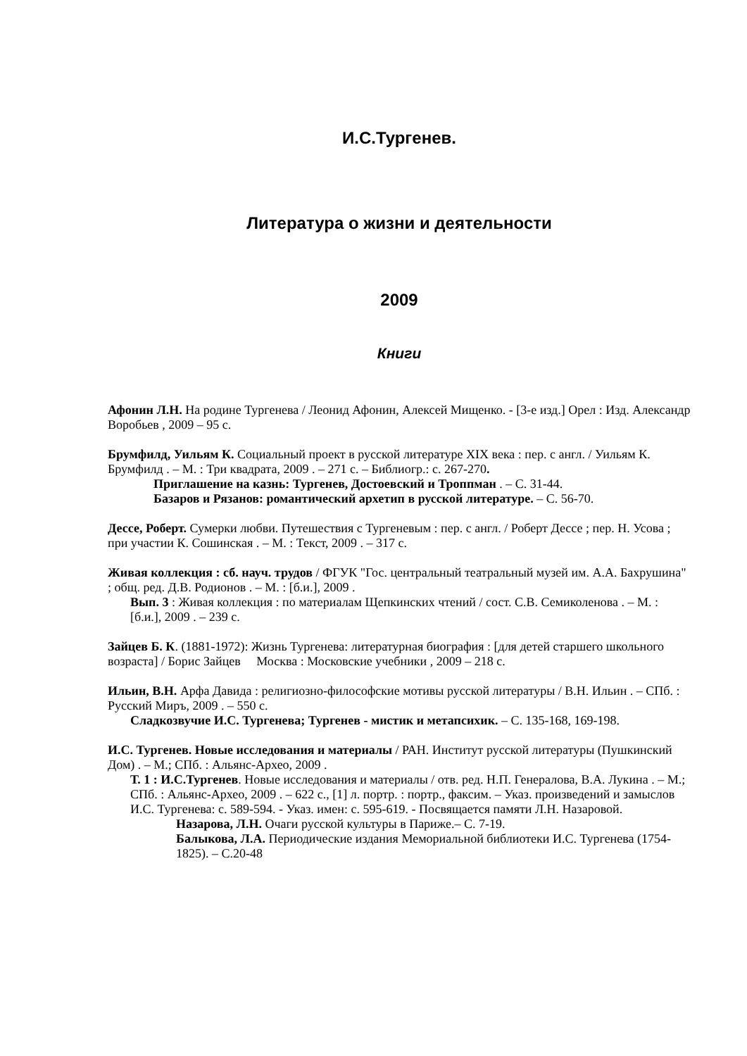И.С.Тургенев.
Литература о жизни и деятельности
2009
Книги
Афонин Л.Н. На родине Тургенева / Леонид Афонин, Алексей Мищенко. - [3-е изд.] Орел : Изд. Александр Воробьев , 2009 – 95 с.
Брумфилд, Уильям К. Социальный проект в русской литературе XIX века : пер. с англ. / Уильям К. Брумфилд . – М. : Три квадрата, 2009 . – 271 с. – Библиогр.: с. 267-270.
Приглашение на казнь: Тургенев, Достоевский и Троппман . – С. 31-44.
Базаров и Рязанов: романтический архетип в русской литературе. – С. 56-70.
Дессе, Роберт. Сумерки любви. Путешествия с Тургеневым : пер. с англ. / Роберт Дессе ; пер. Н. Усова ; при участии К. Сошинская . – М. : Текст, 2009 . – 317 с.
Живая коллекция : сб. науч. трудов / ФГУК "Гос. центральный театральный музей им. А.А. Бахрушина" ; общ. ред. Д.В. Родионов . – М. : [б.и.], 2009 .
Вып. 3 : Живая коллекция : по материалам Щепкинских чтений / сост. С.В. Семиколенова . – М. : [б.и.], 2009 . – 239 с.
Зайцев Б. К. (1881-1972): Жизнь Тургенева: литературная биография : [для детей старшего школьного возраста] / Борис Зайцев Москва : Московские учебники , 2009 – 218 с.
Ильин, В.Н. Арфа Давида : религиозно-философские мотивы русской литературы / В.Н. Ильин . – СПб. : Русский Миръ, 2009 . – 550 с.
Сладкозвучие И.С. Тургенева; Тургенев - мистик и метапсихик. – С. 135-168, 169-198.
И.С. Тургенев. Новые исследования и материалы / РАН. Институт русской литературы (Пушкинский Дом) . – М.; СПб. : Альянс-Архео, 2009 .
Т. 1 : И.С.Тургенев. Новые исследования и материалы / отв. ред. Н.П. Генералова, В.А. Лукина . – М.; СПб. : Альянс-Архео, 2009 . – 622 с., [1] л. портр. : портр., факсим. – Указ. произведений и замыслов И.С. Тургенева: с. 589-594. - Указ. имен: с. 595-619. - Посвящается памяти Л.Н. Назаровой.
Назарова, Л.Н. Очаги русской культуры в Париже.– С. 7-19.
Балыкова, Л.А. Периодические издания Мемориальной библиотеки И.С. Тургенева (1754-1825). – С.20-48